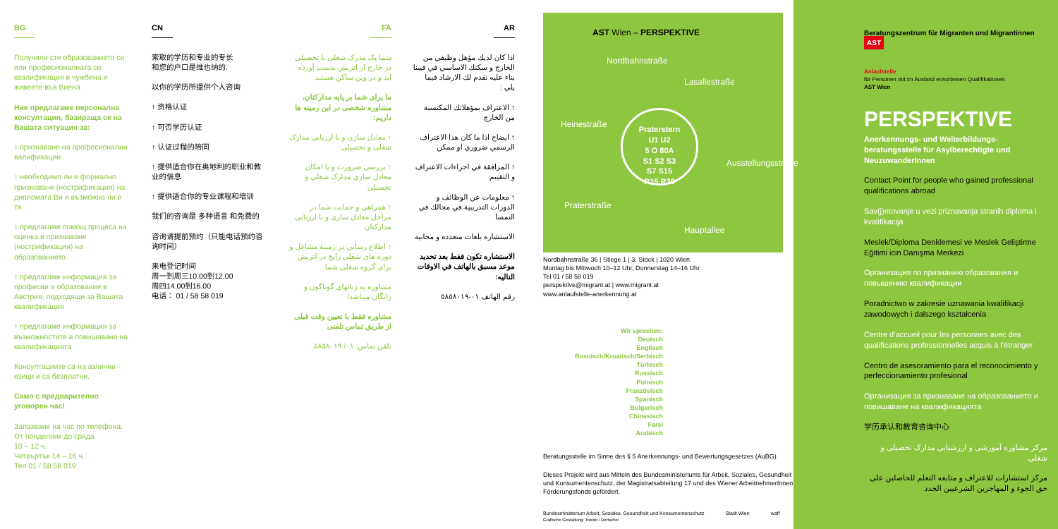BG
Получили сте образованието си или професионалната си квалификация в чужбина и живеете във Виена
Ние предлагаме персонална консултация, базираща се на Вашата ситуация за:
↑ признаване на професионални валификации
↑ необходимо ли е формално признаване (нострификация) на дипломата Ви и възможна ли е тя
↑ предлагаме помощ процеса на оценка и признаване (нострификация) на образованието
↑ предлагаме информация за професии и образование в Австрия, подходящи за Вашата квалификация
↑ предлагаме информация за възможностите а повишаване на квалификацията
Консултациите са на азлични езици и са безплатни.
Само с предварително уговорен час!
Запазване на час по телефона:
От понделник до сряда
10 – 12 ч.
Четвъртък 14 – 16 ч.
Тел 01 / 58 58 019
CN
索取的学历和专业的专长
和您的户口是维也纳的.
以你的学历所提供个人咨询
↑ 资格认证
↑ 可否学历认证
↑ 认证过程的陪同
↑ 提供适合你在奥地利的职业和教业的信息
↑ 提供适合你的专业课程和培训
我们的咨询是 多种语言 和免费的
咨询请提前预约（只能电话预约咨询时间）
来电登记时间
周一到周三10.00到12.00
周四14.00到16.00
电话： 01 / 58 58 019
FA
شما یک مدرک شغلی یا تحصیلی در خارج از اتریش بدست آورده اید و در وین ساکن هستید
ما برای شما بر پایه مدارکتان، مشاوره شخصی در این زمینه ها داریم:
↑ معادل سازی و یا ارزیابی مدارک شغلی و تحصیلی
↑ بررسی ضرورت و یا امکان معادل سازی مدارک شغلی و تحصیلی
↑ همراهی و حمایت شما در مراحل معادل سازی و یا ارزیابی مدارکتان
↑ اطلاع رسانی در زمینهٔ مشاغل و دوره های شغلی رایج در اتریش برای گروه شغلی شما
مشاوره به زبانهای گوناگون و رایگان میباشد!
مشاوره فقط با تعیین وقت قبلی از طریق تماس تلفنی
تلفن تماس: ۰۱/ ۵۸۵۸۰۱۹
AR
اذا كان لديك مؤهل وظيفي من الخارج و سكنك الاساسي في فيينا بناء عليه نقدم لك الارشاد فيما يلي :
↑ الاعتراف بمؤهلاتك المكتسبة من الخارج
↑ ايضاح اذا ما كان هذا الاعتراف الرسمي ضروري او ممكن
↑ المرافقة في اجراءات الاعتراف و التقييم
↑ معلومات عن الوظائف و الدورات التدريبية في مجالك في النمسا
الاستشاره بلغات متعدده و مجانيه
الاستشاره تكون فقط بعد تحديد موعد مسبق بالهاتف في الاوقات التاليه:
رقم الهاتف ٠١-٥٨٥٨٠١٩
AST Wien – PERSPEKTIVE
Nordbahnstraße
Lasallestraße
Heinestraße
Ausstellungsstraße
Praterstraße
Hauptallee
Praterstern
U1 U2
5 O 80A
S1 S2 S3
S7 S15
R15 R30
Nordbahnstraße 36 | Stiege 1 | 3. Stock | 1020 Wien
Montag bis Mittwoch 10–12 Uhr, Donnerstag 14–16 Uhr
Tel 01 / 58 58 019
perspektive@migrant.at | www.migrant.at
www.anlaufstelle-anerkennung.at
Wir sprechen:
Deutsch
Englisch
Bosnisch/Kroatisch/Serbisch
Türkisch
Russisch
Polnisch
Französisch
Spanisch
Bulgarisch
Chinesisch
Farsi
Arabisch
Beratungsstelle im Sinne des § 5 Anerkennungs- und Bewertungsgesetzes (AuBG)
Dieses Projekt wird aus Mitteln des Bundesministeriums für Arbeit, Soziales, Gesundheit und Konsumentenschutz, der Magistratsabteilung 17 und des Wiener ArbeitnehmerInnen Förderungsfonds gefördert.
Bundesministerium Arbeit, Soziales, Gesundheit und Konsumentenschutz Stadt Wien waff
Grafische Gestaltung: Toledo i Dertschei
Beratungszentrum für Migranten und Migrantinnen AST
Anlaufstelle
für Personen mit im Ausland erworbenen Qualifikationen
AST Wien
PERSPEKTIVE
Anerkennungs- und Weiterbildungs-beratungsstelle für Asylberechtigte und NeuzuwanderInnen
Contact Point for people who gained professional qualifications abroad
Sav(j)etovanje u vezi priznavanja stranih diploma i kvalifikacija
Meslek/Diploma Denklemesi ve Meslek Geliştirme Eğitimi icin Danışma Merkezi
Организация по признанию образования и повышению квалификации
Poradnictwo w zakresie uznawania kwalifikacji zawodowych i dalszego kształcenia
Centre d’accueil pour les personnes avec des qualifications professionnelles acquis à l’étranger
Centro de asesoramiento para el reconocimiento y perfeccionamiento profesional
Организация за признаване на образованието и повишаване на квалификацията
学历承认和教育咨询中心
مرکز مشاوره آموزشی و ارزشیابی مدارک تحصیلی و شغلی
مركز استشارات للاعتراف و متابعه التعلم للحاصلين على حق الجوء و المهاجرين الشرعيين الجدد